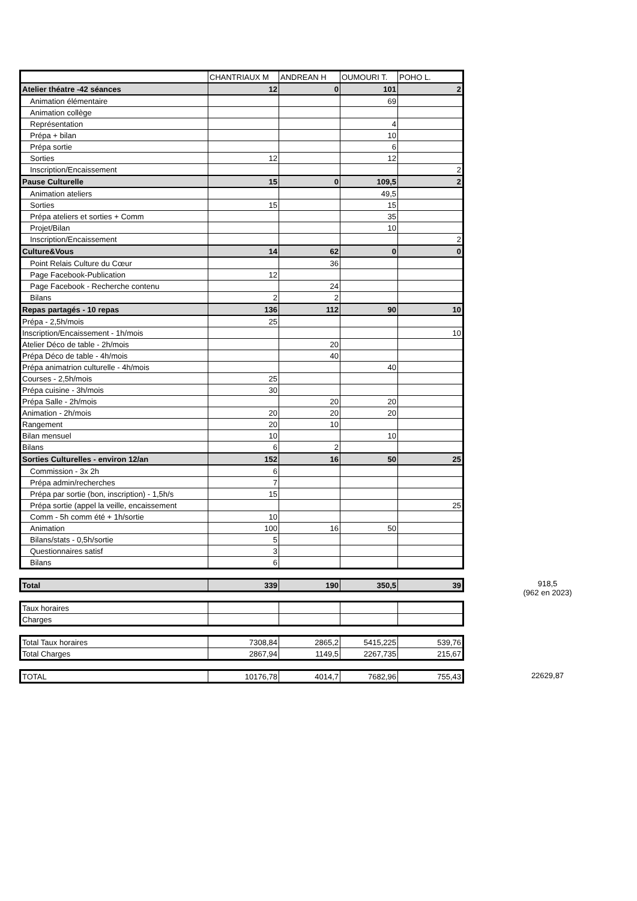| | CHANTRIAUX M | ANDREAN H | OUMOURI T. | POHO L. |
| --- | --- | --- | --- | --- |
| Atelier théatre -42 séances | 12 | 0 | 101 | 2 |
| Animation élémentaire | | | 69 | |
| Animation collège | | | | |
| Représentation | | | 4 | |
| Prépa + bilan | | | 10 | |
| Prépa sortie | | | 6 | |
| Sorties | 12 | | 12 | |
| Inscription/Encaissement | | | | 2 |
| Pause Culturelle | 15 | 0 | 109,5 | 2 |
| Animation ateliers | | | 49,5 | |
| Sorties | 15 | | 15 | |
| Prépa ateliers et sorties + Comm | | | 35 | |
| Projet/Bilan | | | 10 | |
| Inscription/Encaissement | | | | 2 |
| Culture&Vous | 14 | 62 | 0 | 0 |
| Point Relais Culture du Cœur | | 36 | | |
| Page Facebook-Publication | 12 | | | |
| Page Facebook - Recherche contenu | | 24 | | |
| Bilans | 2 | 2 | | |
| Repas partagés - 10 repas | 136 | 112 | 90 | 10 |
| Prépa - 2,5h/mois | 25 | | | |
| Inscription/Encaissement - 1h/mois | | | | 10 |
| Atelier Déco de table - 2h/mois | | 20 | | |
| Prépa Déco de table - 4h/mois | | 40 | | |
| Prépa animatrion culturelle - 4h/mois | | | 40 | |
| Courses - 2,5h/mois | 25 | | | |
| Prépa cuisine - 3h/mois | 30 | | | |
| Prépa Salle - 2h/mois | | 20 | 20 | |
| Animation - 2h/mois | 20 | 20 | 20 | |
| Rangement | 20 | 10 | | |
| Bilan mensuel | 10 | | 10 | |
| Bilans | 6 | 2 | | |
| Sorties Culturelles - environ 12/an | 152 | 16 | 50 | 25 |
| Commission - 3x 2h | 6 | | | |
| Prépa admin/recherches | 7 | | | |
| Prépa par sortie (bon, inscription) - 1,5h/s | 15 | | | |
| Prépa sortie (appel la veille, encaissement | | | | 25 |
| Comm - 5h comm été + 1h/sortie | 10 | | | |
| Animation | 100 | 16 | 50 | |
| Bilans/stats - 0,5h/sortie | 5 | | | |
| Questionnaires satisf | 3 | | | |
| Bilans | 6 | | | |
| Total | 339 | 190 | 350,5 | 39 |
918,5
(962 en 2023)
| Taux horaires | | | | |
| Charges | | | | |
| Total Taux horaires | 7308,84 | 2865,2 | 5415,225 | 539,76 |
| Total Charges | 2867,94 | 1149,5 | 2267,735 | 215,67 |
| TOTAL | 10176,78 | 4014,7 | 7682,96 | 755,43 |
22629,87